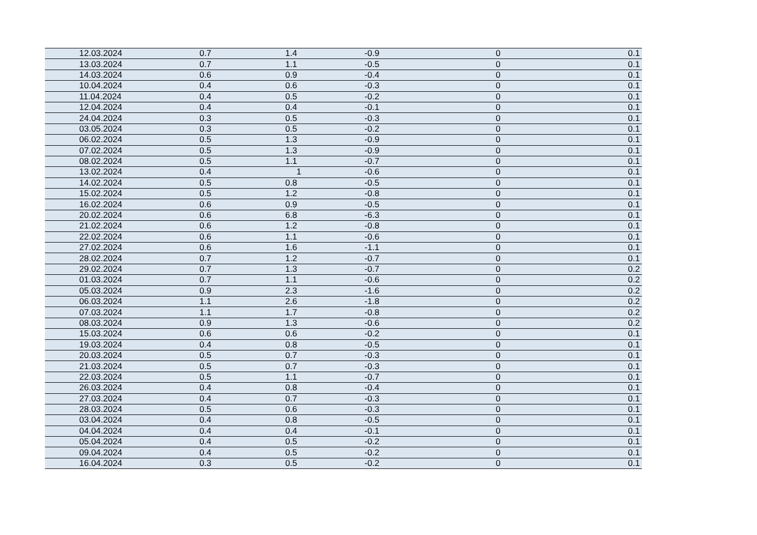| 12.03.2024 | 0.7 | 1.4 | -0.9 | 0 | 0.1 |
| 13.03.2024 | 0.7 | 1.1 | -0.5 | 0 | 0.1 |
| 14.03.2024 | 0.6 | 0.9 | -0.4 | 0 | 0.1 |
| 10.04.2024 | 0.4 | 0.6 | -0.3 | 0 | 0.1 |
| 11.04.2024 | 0.4 | 0.5 | -0.2 | 0 | 0.1 |
| 12.04.2024 | 0.4 | 0.4 | -0.1 | 0 | 0.1 |
| 24.04.2024 | 0.3 | 0.5 | -0.3 | 0 | 0.1 |
| 03.05.2024 | 0.3 | 0.5 | -0.2 | 0 | 0.1 |
| 06.02.2024 | 0.5 | 1.3 | -0.9 | 0 | 0.1 |
| 07.02.2024 | 0.5 | 1.3 | -0.9 | 0 | 0.1 |
| 08.02.2024 | 0.5 | 1.1 | -0.7 | 0 | 0.1 |
| 13.02.2024 | 0.4 | 1 | -0.6 | 0 | 0.1 |
| 14.02.2024 | 0.5 | 0.8 | -0.5 | 0 | 0.1 |
| 15.02.2024 | 0.5 | 1.2 | -0.8 | 0 | 0.1 |
| 16.02.2024 | 0.6 | 0.9 | -0.5 | 0 | 0.1 |
| 20.02.2024 | 0.6 | 6.8 | -6.3 | 0 | 0.1 |
| 21.02.2024 | 0.6 | 1.2 | -0.8 | 0 | 0.1 |
| 22.02.2024 | 0.6 | 1.1 | -0.6 | 0 | 0.1 |
| 27.02.2024 | 0.6 | 1.6 | -1.1 | 0 | 0.1 |
| 28.02.2024 | 0.7 | 1.2 | -0.7 | 0 | 0.1 |
| 29.02.2024 | 0.7 | 1.3 | -0.7 | 0 | 0.2 |
| 01.03.2024 | 0.7 | 1.1 | -0.6 | 0 | 0.2 |
| 05.03.2024 | 0.9 | 2.3 | -1.6 | 0 | 0.2 |
| 06.03.2024 | 1.1 | 2.6 | -1.8 | 0 | 0.2 |
| 07.03.2024 | 1.1 | 1.7 | -0.8 | 0 | 0.2 |
| 08.03.2024 | 0.9 | 1.3 | -0.6 | 0 | 0.2 |
| 15.03.2024 | 0.6 | 0.6 | -0.2 | 0 | 0.1 |
| 19.03.2024 | 0.4 | 0.8 | -0.5 | 0 | 0.1 |
| 20.03.2024 | 0.5 | 0.7 | -0.3 | 0 | 0.1 |
| 21.03.2024 | 0.5 | 0.7 | -0.3 | 0 | 0.1 |
| 22.03.2024 | 0.5 | 1.1 | -0.7 | 0 | 0.1 |
| 26.03.2024 | 0.4 | 0.8 | -0.4 | 0 | 0.1 |
| 27.03.2024 | 0.4 | 0.7 | -0.3 | 0 | 0.1 |
| 28.03.2024 | 0.5 | 0.6 | -0.3 | 0 | 0.1 |
| 03.04.2024 | 0.4 | 0.8 | -0.5 | 0 | 0.1 |
| 04.04.2024 | 0.4 | 0.4 | -0.1 | 0 | 0.1 |
| 05.04.2024 | 0.4 | 0.5 | -0.2 | 0 | 0.1 |
| 09.04.2024 | 0.4 | 0.5 | -0.2 | 0 | 0.1 |
| 16.04.2024 | 0.3 | 0.5 | -0.2 | 0 | 0.1 |